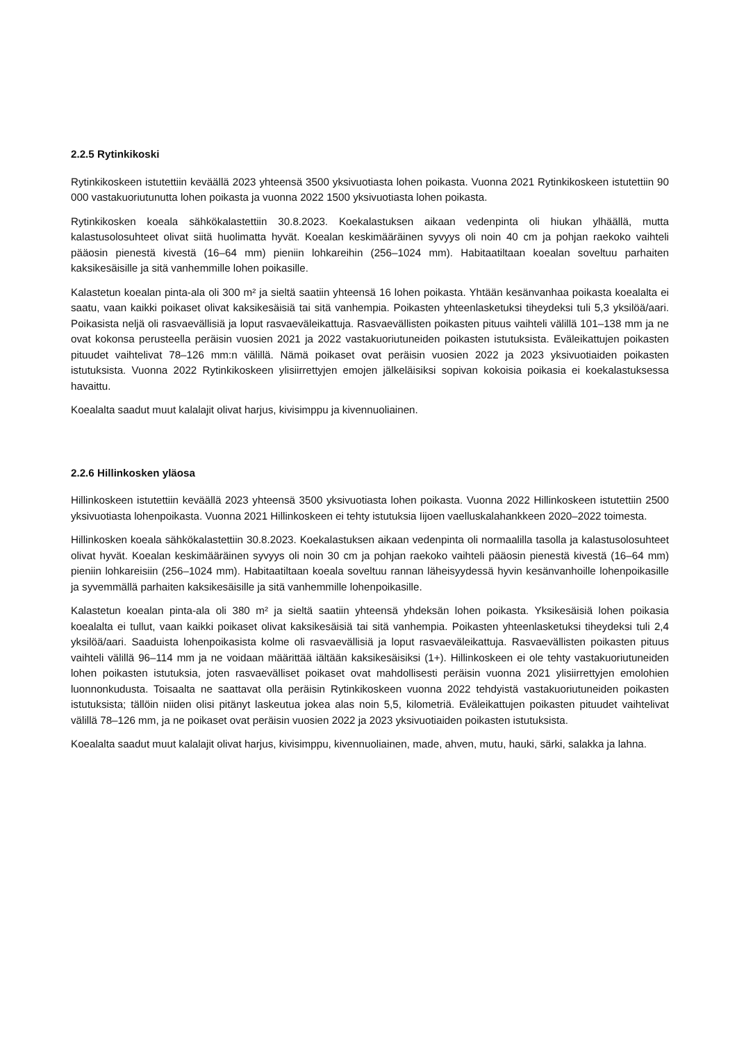2.2.5 Rytinkikoski
Rytinkikoskeen istutettiin keväällä 2023 yhteensä 3500 yksivuotiasta lohen poikasta. Vuonna 2021 Rytinkikoskeen istutettiin 90 000 vastakuoriutunutta lohen poikasta ja vuonna 2022 1500 yksivuotiasta lohen poikasta.
Rytinkikosken koeala sähkökalastettiin 30.8.2023. Koekalastuksen aikaan vedenpinta oli hiukan ylhäällä, mutta kalastusolosuhteet olivat siitä huolimatta hyvät. Koealan keskimääräinen syvyys oli noin 40 cm ja pohjan raekoko vaihteli pääosin pienestä kivestä (16–64 mm) pieniin lohkareihin (256–1024 mm). Habitaatiltaan koealan soveltuu parhaiten kaksikesäisille ja sitä vanhemmille lohen poikasille.
Kalastetun koealan pinta-ala oli 300 m² ja sieltä saatiin yhteensä 16 lohen poikasta. Yhtään kesänvanhaa poikasta koealalta ei saatu, vaan kaikki poikaset olivat kaksikesäisiä tai sitä vanhempia. Poikasten yhteenlasketuksi tiheydeksi tuli 5,3 yksilöä/aari. Poikasista neljä oli rasvaevällisiä ja loput rasvaeväleikattuja. Rasvaevällisten poikasten pituus vaihteli välillä 101–138 mm ja ne ovat kokonsa perusteella peräisin vuosien 2021 ja 2022 vastakuoriutuneiden poikasten istutuksista. Eväleikattujen poikasten pituudet vaihtelivat 78–126 mm:n välillä. Nämä poikaset ovat peräisin vuosien 2022 ja 2023 yksivuotiaiden poikasten istutuksista. Vuonna 2022 Rytinkikoskeen ylisiirrettyjen emojen jälkeläisiksi sopivan kokoisia poikasia ei koekalastuksessa havaittu.
Koealalta saadut muut kalalajit olivat harjus, kivisimppu ja kivennuoliainen.
2.2.6 Hillinkosken yläosa
Hillinkoskeen istutettiin keväällä 2023 yhteensä 3500 yksivuotiasta lohen poikasta. Vuonna 2022 Hillinkoskeen istutettiin 2500 yksivuotiasta lohenpoikasta. Vuonna 2021 Hillinkoskeen ei tehty istutuksia Iijoen vaelluskalahankkeen 2020–2022 toimesta.
Hillinkosken koeala sähkökalastettiin 30.8.2023. Koekalastuksen aikaan vedenpinta oli normaalilla tasolla ja kalastusolosuhteet olivat hyvät. Koealan keskimääräinen syvyys oli noin 30 cm ja pohjan raekoko vaihteli pääosin pienestä kivestä (16–64 mm) pieniin lohkareisiin (256–1024 mm). Habitaatiltaan koeala soveltuu rannan läheisyydessä hyvin kesänvanhoille lohenpoikasille ja syvemmällä parhaiten kaksikesäisille ja sitä vanhemmille lohenpoikasille.
Kalastetun koealan pinta-ala oli 380 m² ja sieltä saatiin yhteensä yhdeksän lohen poikasta. Yksikesäisiä lohen poikasia koealalta ei tullut, vaan kaikki poikaset olivat kaksikesäisiä tai sitä vanhempia. Poikasten yhteenlasketuksi tiheydeksi tuli 2,4 yksilöä/aari. Saaduista lohenpoikasista kolme oli rasvaevällisiä ja loput rasvaeväleikattuja. Rasvaevällisten poikasten pituus vaihteli välillä 96–114 mm ja ne voidaan määrittää iältään kaksikesäisiksi (1+). Hillinkoskeen ei ole tehty vastakuoriutuneiden lohen poikasten istutuksia, joten rasvaevälliset poikaset ovat mahdollisesti peräisin vuonna 2021 ylisiirrettyjen emolohien luonnonkudusta. Toisaalta ne saattavat olla peräisin Rytinkikoskeen vuonna 2022 tehdyistä vastakuoriutuneiden poikasten istutuksista; tällöin niiden olisi pitänyt laskeutua jokea alas noin 5,5, kilometriä. Eväleikattujen poikasten pituudet vaihtelivat välillä 78–126 mm, ja ne poikaset ovat peräisin vuosien 2022 ja 2023 yksivuotiaiden poikasten istutuksista.
Koealalta saadut muut kalalajit olivat harjus, kivisimppu, kivennuoliainen, made, ahven, mutu, hauki, särki, salakka ja lahna.